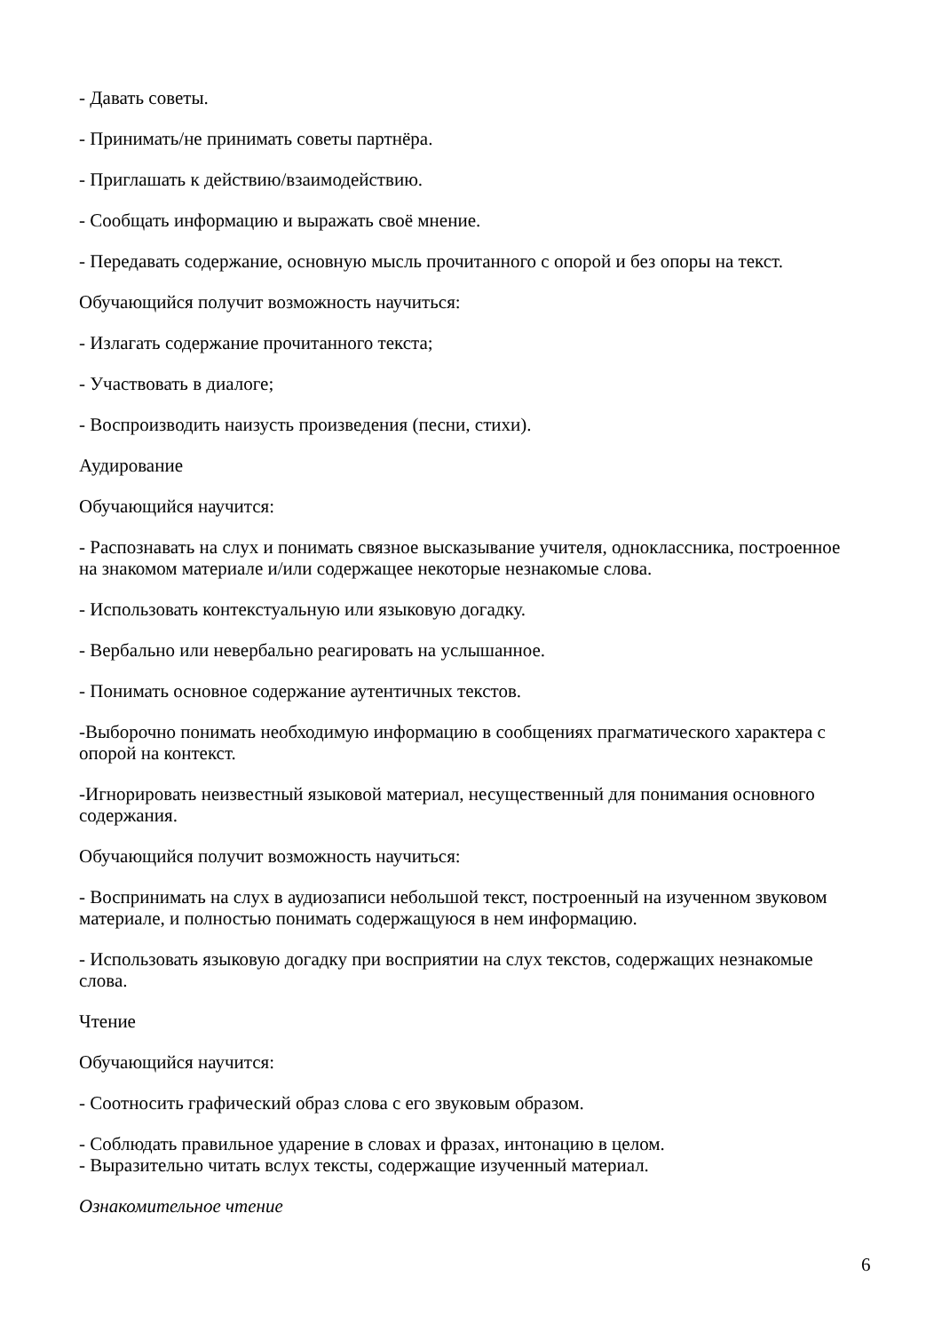- Давать советы.
- Принимать/не принимать советы партнёра.
- Приглашать к действию/взаимодействию.
- Сообщать информацию и выражать своё мнение.
- Передавать содержание, основную мысль прочитанного с опорой и без опоры на текст.
Обучающийся получит возможность научиться:
- Излагать содержание прочитанного текста;
- Участвовать в диалоге;
- Воспроизводить наизусть произведения (песни, стихи).
Аудирование
Обучающийся научится:
- Распознавать на слух и понимать связное высказывание учителя, одноклассника, построенное на знакомом материале и/или содержащее некоторые незнакомые слова.
- Использовать контекстуальную или языковую догадку.
- Вербально или невербально реагировать на услышанное.
- Понимать основное содержание аутентичных текстов.
-Выборочно понимать необходимую информацию в сообщениях прагматического характера с опорой на контекст.
-Игнорировать неизвестный языковой материал, несущественный для понимания основного содержания.
Обучающийся получит возможность научиться:
- Воспринимать на слух в аудиозаписи небольшой текст, построенный на изученном звуковом материале, и полностью понимать содержащуюся в нем информацию.
- Использовать языковую догадку при восприятии на слух текстов, содержащих незнакомые слова.
Чтение
Обучающийся научится:
- Соотносить графический образ слова с его звуковым образом.
- Соблюдать правильное ударение в словах и фразах, интонацию в целом.
- Выразительно читать вслух тексты, содержащие изученный материал.
Ознакомительное чтение
6